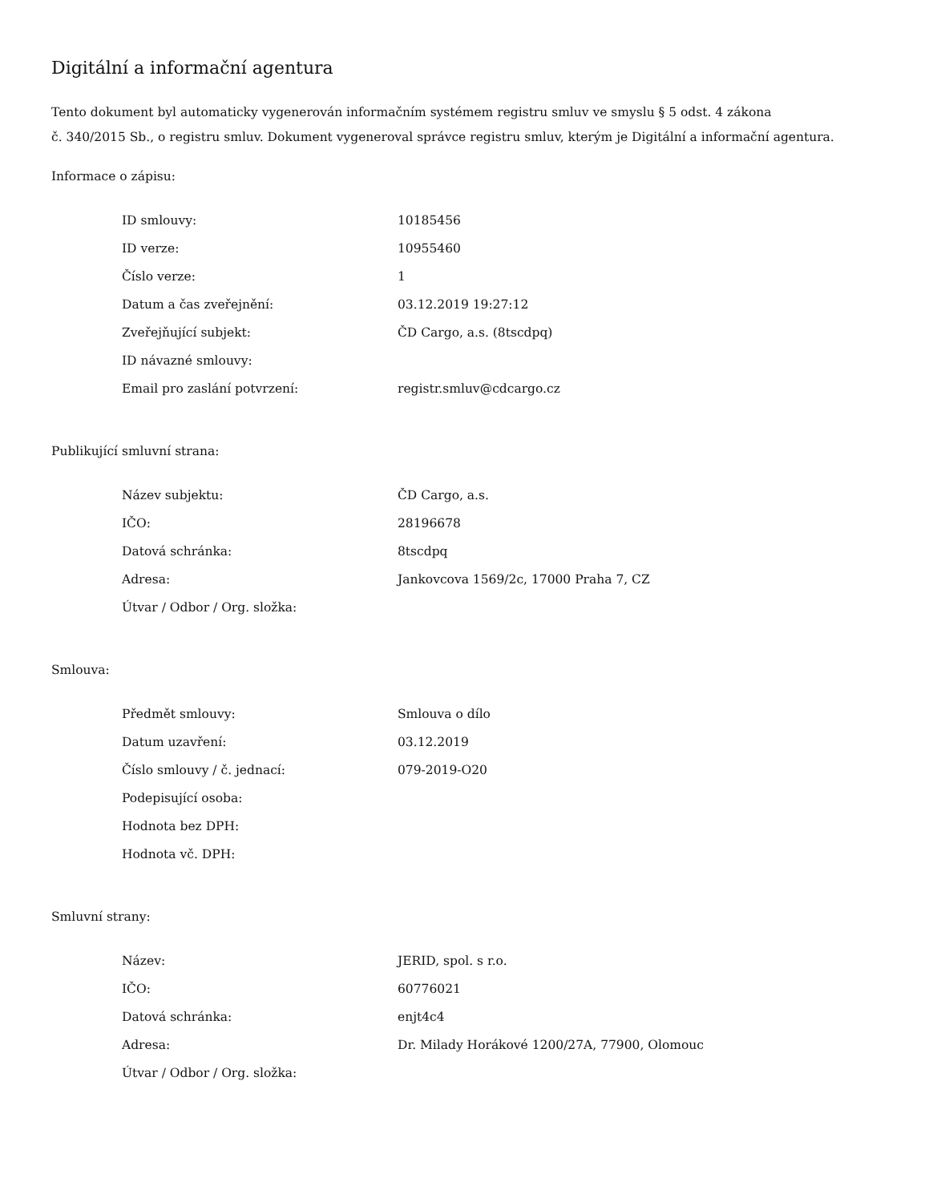Digitální a informační agentura
Tento dokument byl automaticky vygenerován informačním systémem registru smluv ve smyslu § 5 odst. 4 zákona
č. 340/2015 Sb., o registru smluv. Dokument vygeneroval správce registru smluv, kterým je Digitální a informační agentura.
Informace o zápisu:
| ID smlouvy: | 10185456 |
| ID verze: | 10955460 |
| Číslo verze: | 1 |
| Datum a čas zveřejnění: | 03.12.2019 19:27:12 |
| Zveřejňující subjekt: | ČD Cargo, a.s. (8tscdpq) |
| ID návazné smlouvy: | |
| Email pro zaslání potvrzení: | registr.smluv@cdcargo.cz |
Publikující smluvní strana:
| Název subjektu: | ČD Cargo, a.s. |
| IČO: | 28196678 |
| Datová schránka: | 8tscdpq |
| Adresa: | Jankovcova 1569/2c, 17000 Praha 7, CZ |
| Útvar / Odbor / Org. složka: | |
Smlouva:
| Předmět smlouvy: | Smlouva o dílo |
| Datum uzavření: | 03.12.2019 |
| Číslo smlouvy / č. jednací: | 079-2019-O20 |
| Podepisující osoba: | |
| Hodnota bez DPH: | |
| Hodnota vč. DPH: | |
Smluvní strany:
| Název: | JERID, spol. s r.o. |
| IČO: | 60776021 |
| Datová schránka: | enjt4c4 |
| Adresa: | Dr. Milady Horákové 1200/27A, 77900, Olomouc |
| Útvar / Odbor / Org. složka: | |